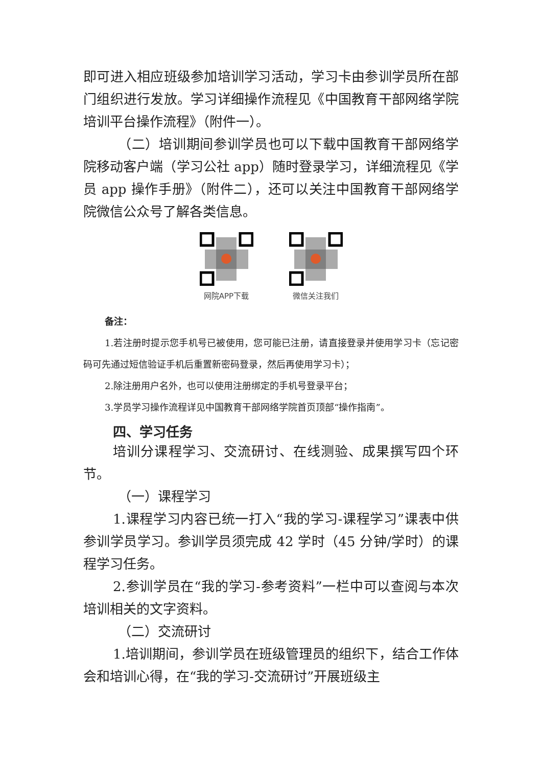即可进入相应班级参加培训学习活动，学习卡由参训学员所在部门组织进行发放。学习详细操作流程见《中国教育干部网络学院培训平台操作流程》（附件一）。
（二）培训期间参训学员也可以下载中国教育干部网络学院移动客户端（学习公社 app）随时登录学习，详细流程见《学员 app 操作手册》（附件二），还可以关注中国教育干部网络学院微信公众号了解各类信息。
网院APP下载 微信关注我们
备注：
1.若注册时提示您手机号已被使用，您可能已注册，请直接登录并使用学习卡（忘记密码可先通过短信验证手机后重置新密码登录，然后再使用学习卡）；
2.除注册用户名外，也可以使用注册绑定的手机号登录平台；
3.学员学习操作流程详见中国教育干部网络学院首页顶部“操作指南”。
四、学习任务
培训分课程学习、交流研讨、在线测验、成果撰写四个环节。
（一）课程学习
1.课程学习内容已统一打入“我的学习-课程学习”课表中供参训学员学习。参训学员须完成 42 学时（45 分钟/学时）的课程学习任务。
2.参训学员在“我的学习-参考资料”一栏中可以查阅与本次培训相关的文字资料。
（二）交流研讨
1.培训期间，参训学员在班级管理员的组织下，结合工作体会和培训心得，在“我的学习-交流研讨”开展班级主